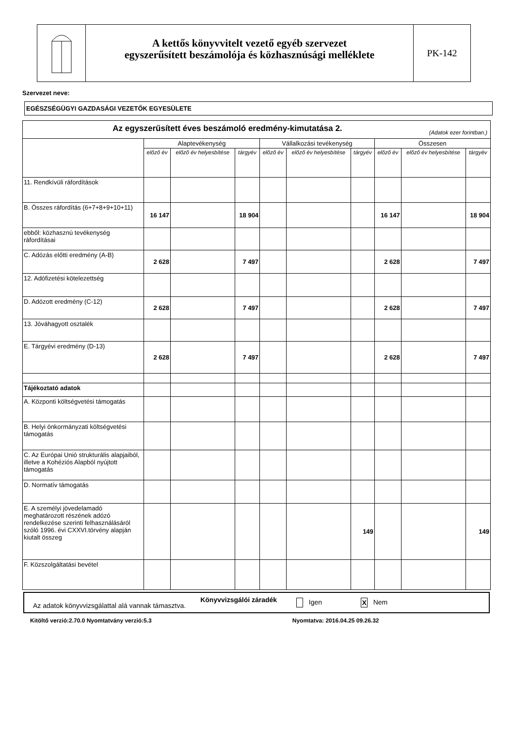A kettős könyvvitelt vezető egyéb szervezet
egyszerűsített beszámolója és közhasznúsági melléklete
PK-142
Szervezet neve:
EGÉSZSÉGÜGYI GAZDASÁGI VEZETŐK EGYESÜLETE
| Az egyszerűsített éves beszámoló eredmény-kimutatása 2. (Adatok ezer forintban.) | | | | | | | | | |
| | Alaptevékenység | | | Vállalkozási tevékenység | | | Összesen | | |
| | előző év | előző év helyesbítése | tárgyév | előző év | előző év helyesbítése | tárgyév | előző év | előző év helyesbítése | tárgyév |
| 11. Rendkívüli ráfordítások | | | | | | | | | |
| B. Összes ráfordítás (6+7+8+9+10+11) | 16 147 | | 18 904 | | | | 16 147 | | 18 904 |
| ebből: közhasznú tevékenység ráfordításai | | | | | | | | | |
| C. Adózás előtti eredmény (A-B) | 2 628 | | 7 497 | | | | 2 628 | | 7 497 |
| 12. Adófizetési kötelezettség | | | | | | | | | |
| D. Adózott eredmény (C-12) | 2 628 | | 7 497 | | | | 2 628 | | 7 497 |
| 13. Jóváhagyott osztalék | | | | | | | | | |
| E. Tárgyévi eredmény (D-13) | 2 628 | | 7 497 | | | | 2 628 | | 7 497 |
| Tájékoztató adatok | | | | | | | | | |
| A. Központi költségvetési támogatás | | | | | | | | | |
| B. Helyi önkormányzati költségvetési támogatás | | | | | | | | | |
| C. Az Európai Unió strukturális alapjaiból, illetve a Kohéziós Alapból nyújtott támogatás | | | | | | | | | |
| D. Normatív támogatás | | | | | | | | | |
| E. A személyi jövedelamadó meghatározott részének adózó rendelkezése szerinti felhasználásáról szóló 1996. évi CXXVI.törvény alapján kiutalt összeg | | | | | | 149 | | | 149 |
| F. Közszolgáltatási bevétel | | | | | | | | | |
Az adatok könyvvizsgálattal alá vannak támasztva. Könyvvizsgálói záradék Igen X Nem
Kitöltő verzió:2.70.0 Nyomtatvány verzió:5.3 Nyomtatva: 2016.04.25 09.26.32